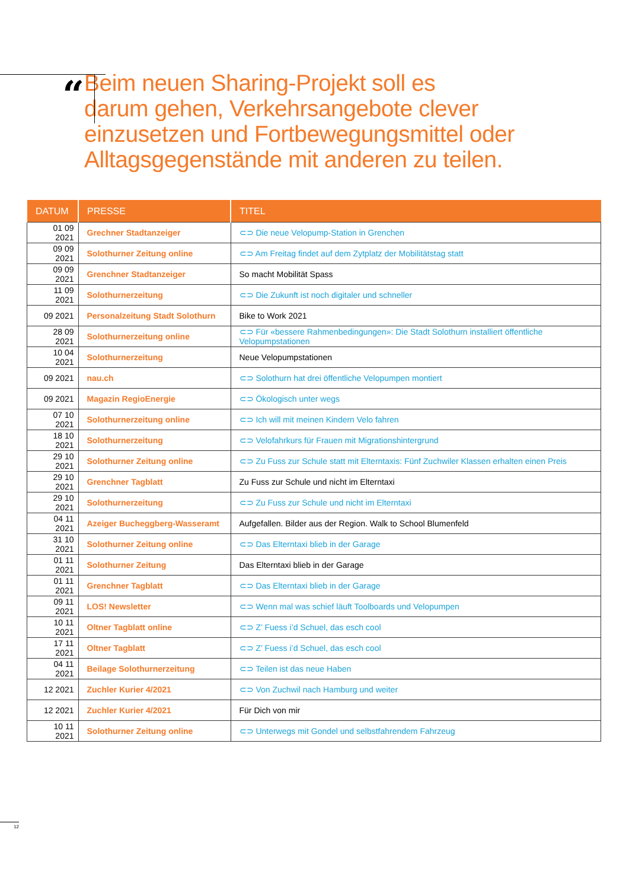“
Beim neuen Sharing-Projekt soll es
darum gehen, Verkehrsangebote clever
einzusetzen und Fortbewegungsmittel oder
Alltagsgegenstände mit anderen zu teilen.
| DATUM | PRESSE | TITEL |
| --- | --- | --- |
| 01 09 2021 | Grechner Stadtanzeiger | ⊂⊃ Die neue Velopump-Station in Grenchen |
| 09 09 2021 | Solothurner Zeitung online | ⊂⊃ Am Freitag findet auf dem Zytplatz der Mobilitätstag statt |
| 09 09 2021 | Grenchner Stadtanzeiger | So macht Mobilität Spass |
| 11 09 2021 | Solothurnerzeitung | ⊂⊃ Die Zukunft ist noch digitaler und schneller |
| 09 2021 | Personalzeitung Stadt Solothurn | Bike to Work 2021 |
| 28 09 2021 | Solothurnerzeitung online | ⊂⊃ Für «bessere Rahmenbedingungen»: Die Stadt Solothurn installiert öffentliche Velopumpstationen |
| 10 04 2021 | Solothurnerzeitung | Neue Velopumpstationen |
| 09 2021 | nau.ch | ⊂⊃ Solothurn hat drei öffentliche Velopumpen montiert |
| 09 2021 | Magazin RegioEnergie | ⊂⊃ Ökologisch unter wegs |
| 07 10 2021 | Solothurnerzeitung online | ⊂⊃ Ich will mit meinen Kindern Velo fahren |
| 18 10 2021 | Solothurnerzeitung | ⊂⊃ Velofahrkurs für Frauen mit Migrationshintergrund |
| 29 10 2021 | Solothurner Zeitung online | ⊂⊃ Zu Fuss zur Schule statt mit Elterntaxis: Fünf Zuchwiler Klassen erhalten einen Preis |
| 29 10 2021 | Grenchner Tagblatt | Zu Fuss zur Schule und nicht im Elterntaxi |
| 29 10 2021 | Solothurnerzeitung | ⊂⊃ Zu Fuss zur Schule und nicht im Elterntaxi |
| 04 11 2021 | Azeiger Bucheggberg-Wasseramt | Aufgefallen. Bilder aus der Region. Walk to School Blumenfeld |
| 31 10 2021 | Solothurner Zeitung online | ⊂⊃ Das Elterntaxi blieb in der Garage |
| 01 11 2021 | Solothurner Zeitung | Das Elterntaxi blieb in der Garage |
| 01 11 2021 | Grenchner Tagblatt | ⊂⊃ Das Elterntaxi blieb in der Garage |
| 09 11 2021 | LOS! Newsletter | ⊂⊃ Wenn mal was schief läuft Toolboards und Velopumpen |
| 10 11 2021 | Oltner Tagblatt online | ⊂⊃ Z’ Fuess i’d Schuel, das esch cool |
| 17 11 2021 | Oltner Tagblatt | ⊂⊃ Z’ Fuess i’d Schuel, das esch cool |
| 04 11 2021 | Beilage Solothurnerzeitung | ⊂⊃ Teilen ist das neue Haben |
| 12 2021 | Zuchler Kurier 4/2021 | ⊂⊃ Von Zuchwil nach Hamburg und weiter |
| 12 2021 | Zuchler Kurier 4/2021 | Für Dich von mir |
| 10 11 2021 | Solothurner Zeitung online | ⊂⊃ Unterwegs mit Gondel und selbstfahrendem Fahrzeug |
12